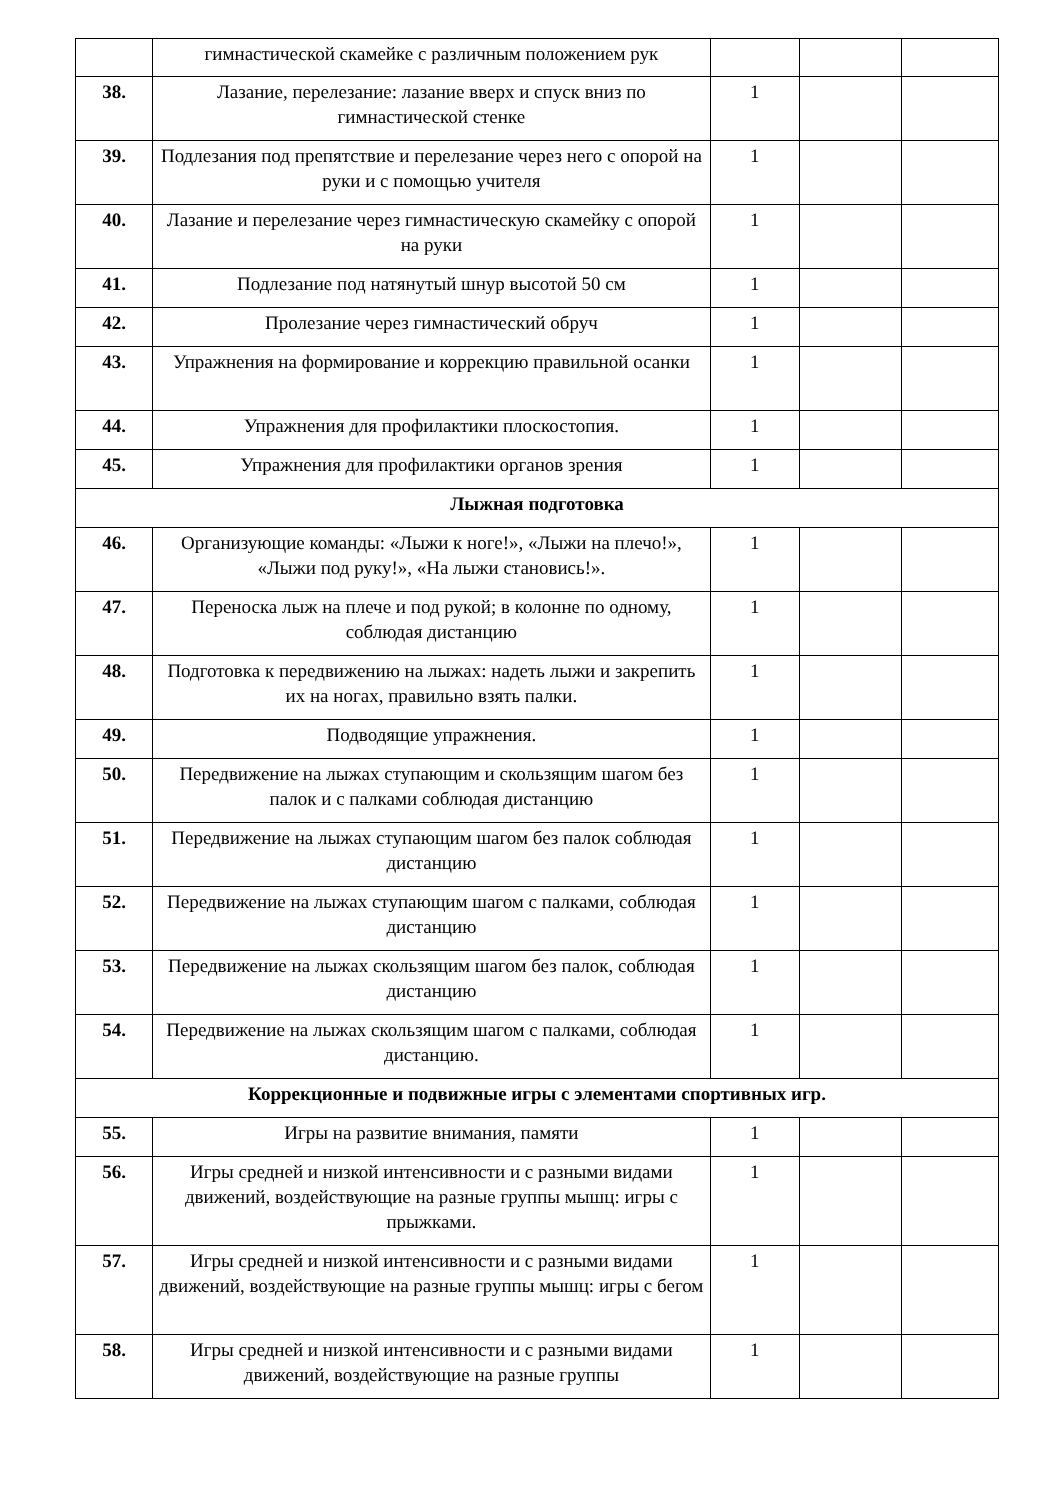| | гимнастической скамейке с различным положением рук | | | |
| 38. | Лазание, перелезание: лазание вверх и спуск вниз по гимнастической стенке | 1 | | |
| 39. | Подлезания под препятствие и перелезание через него с опорой на руки и с помощью учителя | 1 | | |
| 40. | Лазание и перелезание через гимнастическую скамейку с опорой на руки | 1 | | |
| 41. | Подлезание под натянутый шнур высотой 50 см | 1 | | |
| 42. | Пролезание через гимнастический обруч | 1 | | |
| 43. | Упражнения на формирование и коррекцию правильной осанки | 1 | | |
| 44. | Упражнения для профилактики плоскостопия. | 1 | | |
| 45. | Упражнения для профилактики органов зрения | 1 | | |
| Лыжная подготовка | | | | |
| 46. | Организующие команды: «Лыжи к ноге!», «Лыжи на плечо!», «Лыжи под руку!», «На лыжи становись!». | 1 | | |
| 47. | Переноска лыж на плече и под рукой; в колонне по одному, соблюдая дистанцию | 1 | | |
| 48. | Подготовка к передвижению на лыжах: надеть лыжи и закрепить их на ногах, правильно взять палки. | 1 | | |
| 49. | Подводящие упражнения. | 1 | | |
| 50. | Передвижение на лыжах ступающим и скользящим шагом без палок и с палками соблюдая дистанцию | 1 | | |
| 51. | Передвижение на лыжах ступающим шагом без палок соблюдая дистанцию | 1 | | |
| 52. | Передвижение на лыжах ступающим шагом с палками, соблюдая дистанцию | 1 | | |
| 53. | Передвижение на лыжах скользящим шагом без палок, соблюдая дистанцию | 1 | | |
| 54. | Передвижение на лыжах скользящим шагом с палками, соблюдая дистанцию. | 1 | | |
| Коррекционные и подвижные игры с элементами спортивных игр. | | | | |
| 55. | Игры на развитие внимания, памяти | 1 | | |
| 56. | Игры средней и низкой интенсивности и с разными видами движений, воздействующие на разные группы мышц: игры с прыжками. | 1 | | |
| 57. | Игры средней и низкой интенсивности и с разными видами движений, воздействующие на разные группы мышц: игры с бегом | 1 | | |
| 58. | Игры средней и низкой интенсивности и с разными видами движений, воздействующие на разные группы | 1 | | |